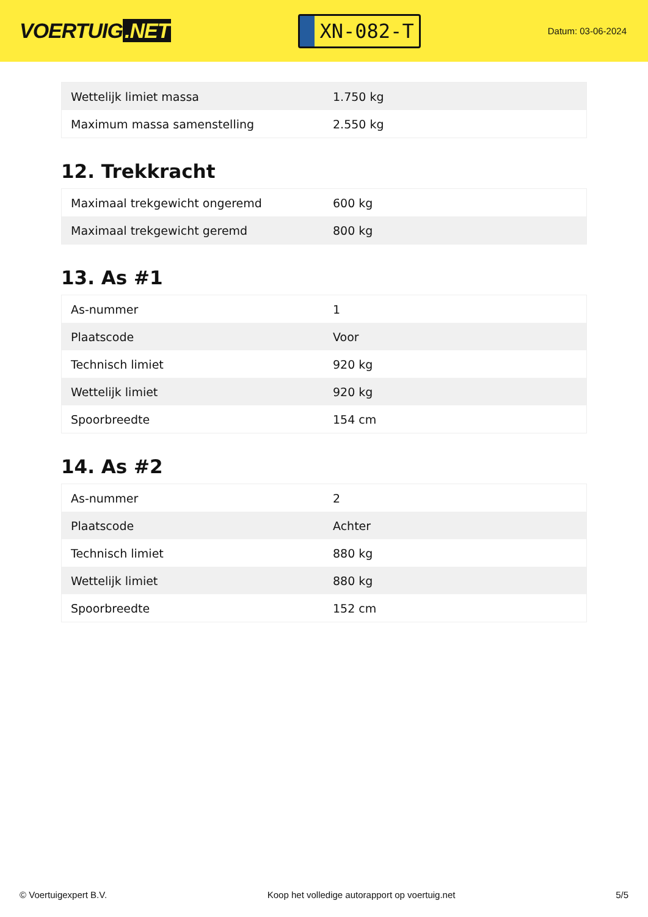VOERTUIG.NET
XN-082-T
Datum: 03-06-2024
| Wettelijk limiet massa | 1.750 kg |
| Maximum massa samenstelling | 2.550 kg |
12. Trekkracht
| Maximaal trekgewicht ongeremd | 600 kg |
| Maximaal trekgewicht geremd | 800 kg |
13. As #1
| As-nummer | 1 |
| Plaatscode | Voor |
| Technisch limiet | 920 kg |
| Wettelijk limiet | 920 kg |
| Spoorbreedte | 154 cm |
14. As #2
| As-nummer | 2 |
| Plaatscode | Achter |
| Technisch limiet | 880 kg |
| Wettelijk limiet | 880 kg |
| Spoorbreedte | 152 cm |
© Voertuigexpert B.V. Koop het volledige autorapport op voertuig.net 5/5